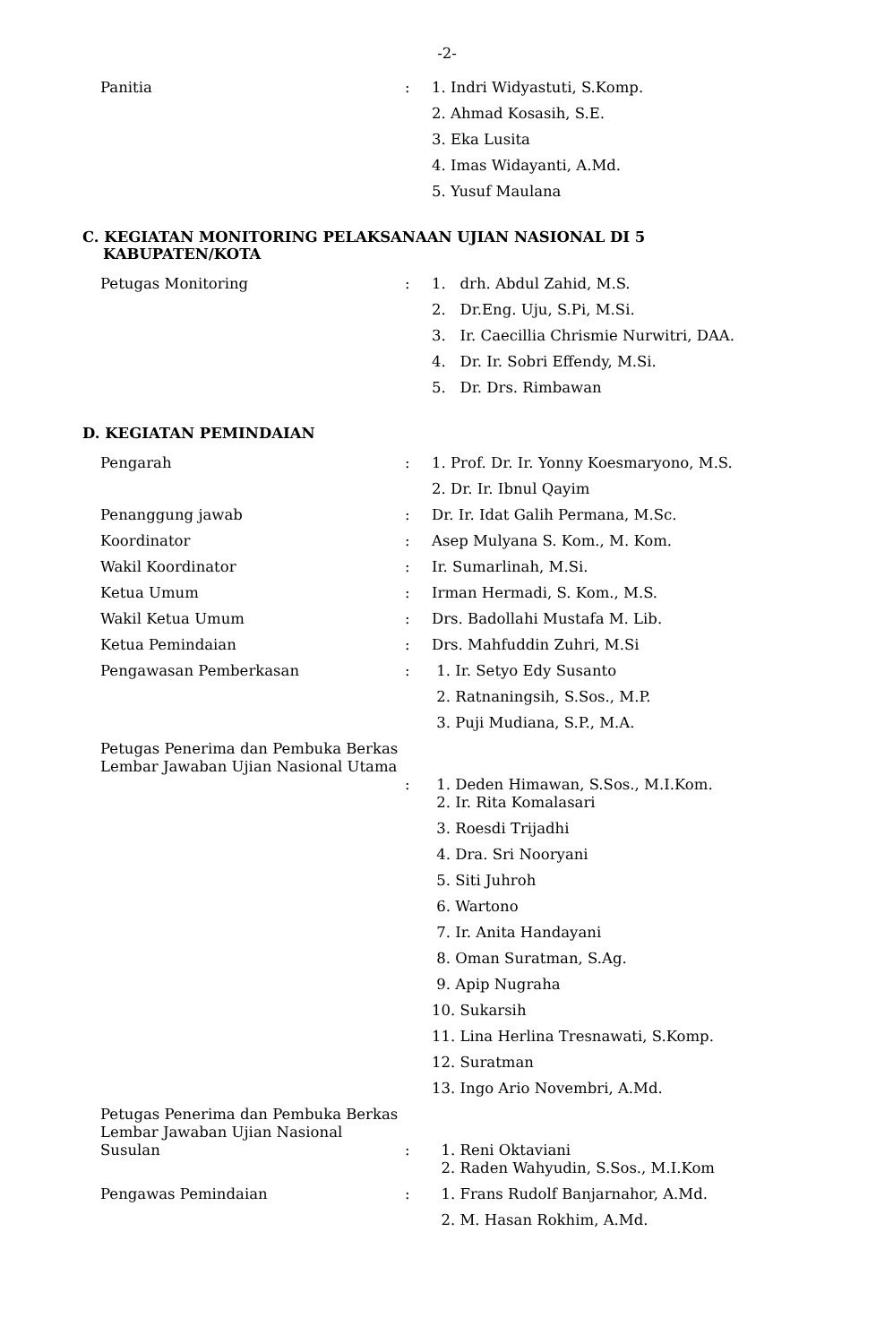-2-
| Panitia | : | 1. Indri Widyastuti, S.Komp. |
| | | 2. Ahmad Kosasih, S.E. |
| | | 3. Eka Lusita |
| | | 4. Imas Widayanti, A.Md. |
| | | 5. Yusuf Maulana |
C. KEGIATAN MONITORING PELAKSANAAN UJIAN NASIONAL DI 5
KABUPATEN/KOTA
| Petugas Monitoring | : | 1. drh. Abdul Zahid, M.S. |
| | | 2. Dr.Eng. Uju, S.Pi, M.Si. |
| | | 3. Ir. Caecillia Chrismie Nurwitri, DAA. |
| | | 4. Dr. Ir. Sobri Effendy, M.Si. |
| | | 5. Dr. Drs. Rimbawan |
D. KEGIATAN PEMINDAIAN
| Pengarah | : | 1. Prof. Dr. Ir. Yonny Koesmaryono, M.S. |
| | | 2. Dr. Ir. Ibnul Qayim |
| Penanggung jawab | : | Dr. Ir. Idat Galih Permana, M.Sc. |
| Koordinator | : | Asep Mulyana S. Kom., M. Kom. |
| Wakil Koordinator | : | Ir. Sumarlinah, M.Si. |
| Ketua Umum | : | Irman Hermadi, S. Kom., M.S. |
| Wakil Ketua Umum | : | Drs. Badollahi Mustafa M. Lib. |
| Ketua Pemindaian | : | Drs. Mahfuddin Zuhri, M.Si |
| Pengawasan Pemberkasan | : | 1. Ir. Setyo Edy Susanto |
| | | 2. Ratnaningsih, S.Sos., M.P. |
| | | 3. Puji Mudiana, S.P., M.A. |
| Petugas Penerima dan Pembuka Berkas Lembar Jawaban Ujian Nasional Utama | : | 1. Deden Himawan, S.Sos., M.I.Kom. |
| | | 2. Ir. Rita Komalasari |
| | | 3. Roesdi Trijadhi |
| | | 4. Dra. Sri Nooryani |
| | | 5. Siti Juhroh |
| | | 6. Wartono |
| | | 7. Ir. Anita Handayani |
| | | 8. Oman Suratman, S.Ag. |
| | | 9. Apip Nugraha |
| | | 10. Sukarsih |
| | | 11. Lina Herlina Tresnawati, S.Komp. |
| | | 12. Suratman |
| | | 13. Ingo Ario Novembri, A.Md. |
| Petugas Penerima dan Pembuka Berkas Lembar Jawaban Ujian Nasional Susulan | : | 1. Reni Oktaviani |
| | | 2. Raden Wahyudin, S.Sos., M.I.Kom |
| Pengawas Pemindaian | : | 1. Frans Rudolf Banjarnahor, A.Md. |
| | | 2. M. Hasan Rokhim, A.Md. |